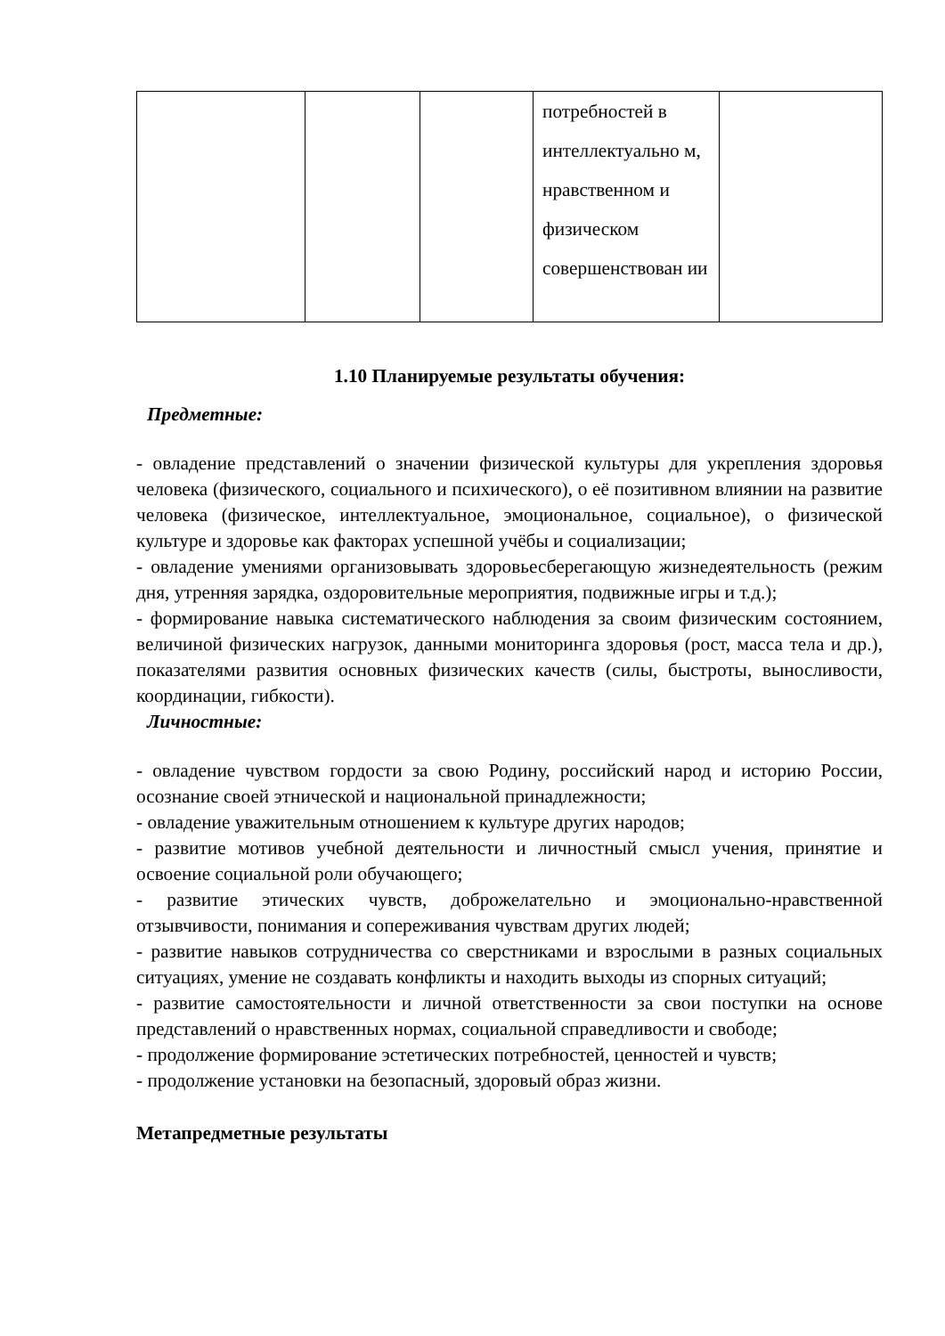| | | | потребностей в интеллектуально м, нравственном и физическом совершенствован ии | |
1.10 Планируемые результаты обучения:
Предметные:
- овладение представлений о значении физической культуры для укрепления здоровья человека (физического, социального и психического), о её позитивном влиянии на развитие человека (физическое, интеллектуальное, эмоциональное, социальное), о физической культуре и здоровье как факторах успешной учёбы и социализации;
- овладение умениями организовывать здоровьесберегающую жизнедеятельность (режим дня, утренняя зарядка, оздоровительные мероприятия, подвижные игры и т.д.);
- формирование навыка систематического наблюдения за своим физическим состоянием, величиной физических нагрузок, данными мониторинга здоровья (рост, масса тела и др.), показателями развития основных физических качеств (силы, быстроты, выносливости, координации, гибкости).
Личностные:
- овладение чувством гордости за свою Родину, российский народ и историю России, осознание своей этнической и национальной принадлежности;
- овладение уважительным отношением к культуре других народов;
- развитие мотивов учебной деятельности и личностный смысл учения, принятие и освоение социальной роли обучающего;
- развитие этических чувств, доброжелательно и эмоционально-нравственной отзывчивости, понимания и сопереживания чувствам других людей;
- развитие навыков сотрудничества со сверстниками и взрослыми в разных социальных ситуациях, умение не создавать конфликты и находить выходы из спорных ситуаций;
- развитие самостоятельности и личной ответственности за свои поступки на основе представлений о нравственных нормах, социальной справедливости и свободе;
- продолжение формирование эстетических потребностей, ценностей и чувств;
- продолжение установки на безопасный, здоровый образ жизни.
Метапредметные результаты